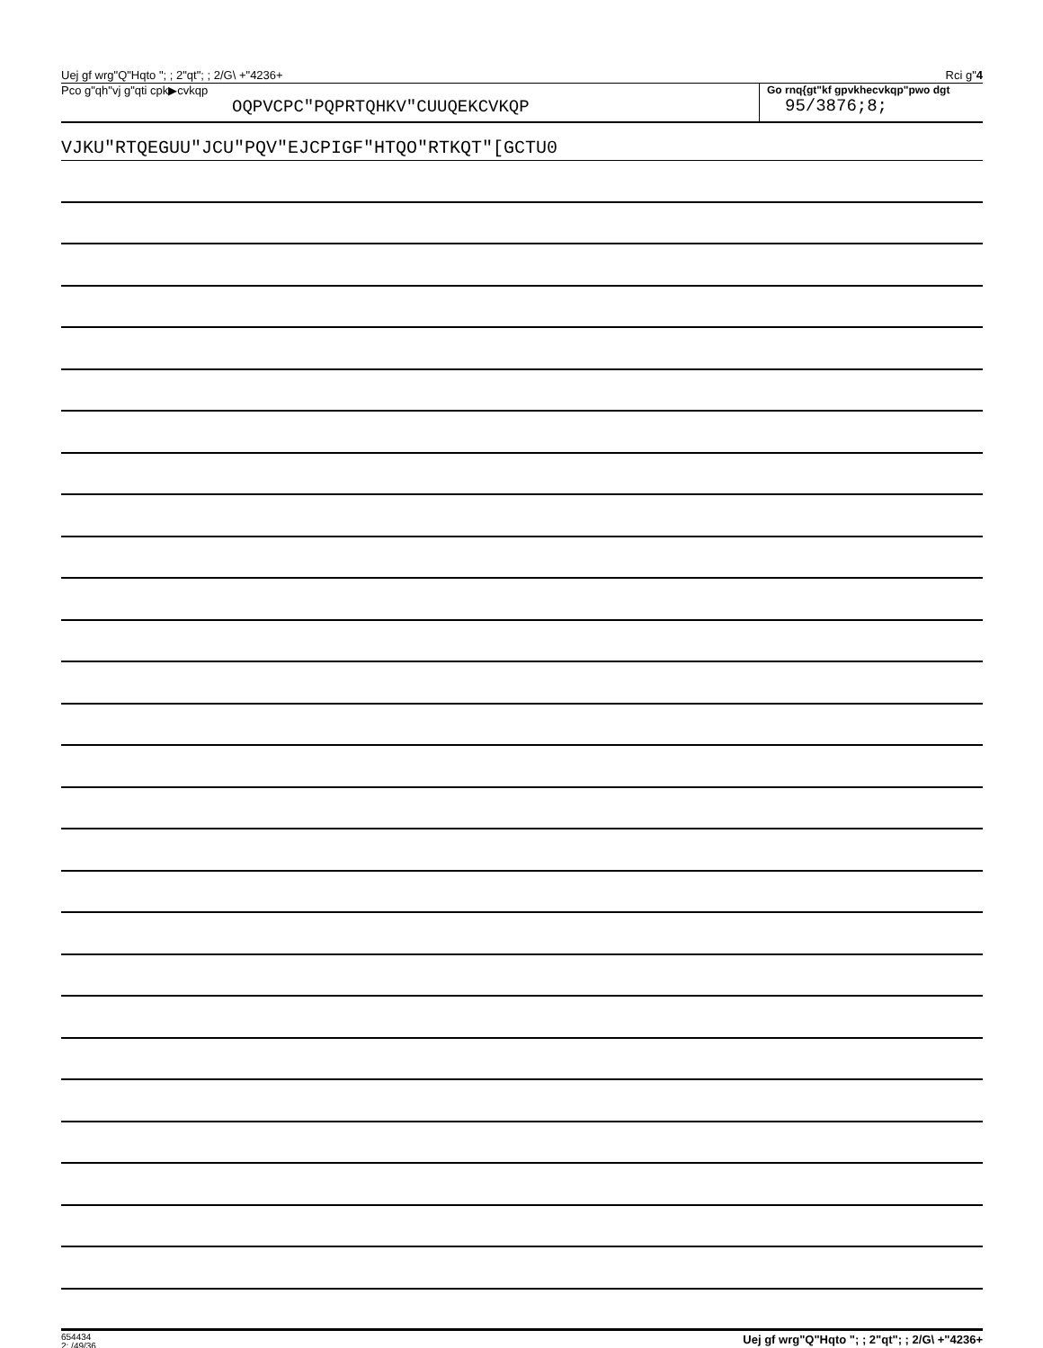Uej gf wrg"Q"Hqto "; ; 2"qt"; ; 2/G\ +"4236+ Rci g"4
Pco g"qh"vj g"qti cpk▶cvkqp
OQPVCPC"PQPRTQHKV"CUUQEKCVKQP
Go rnq{gt"kf gpvkhecvkqp"pwo dgt
95/3876;8;
VJKU"RTQEGUU"JCU"PQV"EJCPIGF"HTQO"RTKQT"[GCTU0
654434
2: /49/36
Uej gf wrg"Q"Hqto "; ; 2"qt"; ; 2/G\ +"4236+